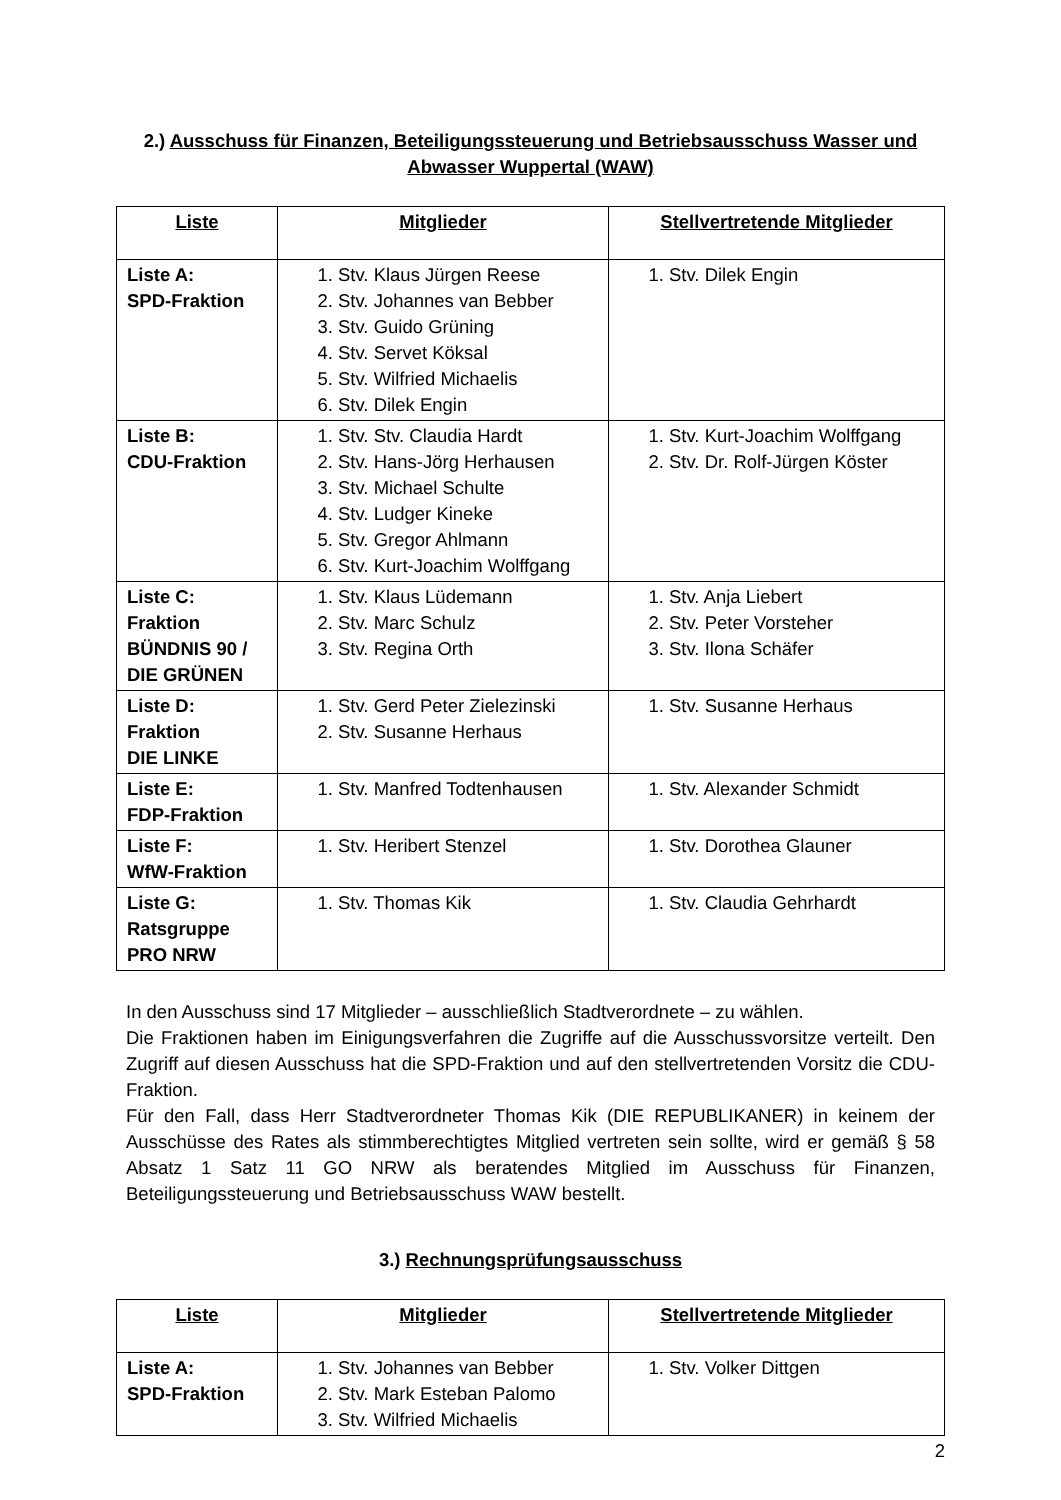2.) Ausschuss für Finanzen, Beteiligungssteuerung und Betriebsausschuss Wasser und Abwasser Wuppertal (WAW)
| Liste | Mitglieder | Stellvertretende Mitglieder |
| --- | --- | --- |
| Liste A: SPD-Fraktion | 1. Stv. Klaus Jürgen Reese 2. Stv. Johannes van Bebber 3. Stv. Guido Grüning 4. Stv. Servet Köksal 5. Stv. Wilfried Michaelis 6. Stv. Dilek Engin | 1. Stv. Dilek Engin |
| Liste B: CDU-Fraktion | 1. Stv. Stv. Claudia Hardt 2. Stv. Hans-Jörg Herhausen 3. Stv. Michael Schulte 4. Stv. Ludger Kineke 5. Stv. Gregor Ahlmann 6. Stv. Kurt-Joachim Wolffgang | 1. Stv. Kurt-Joachim Wolffgang 2. Stv. Dr. Rolf-Jürgen Köster |
| Liste C: Fraktion BÜNDNIS 90 / DIE GRÜNEN | 1. Stv. Klaus Lüdemann 2. Stv. Marc Schulz 3. Stv. Regina Orth | 1. Stv. Anja Liebert 2. Stv. Peter Vorsteher 3. Stv. Ilona Schäfer |
| Liste D: Fraktion DIE LINKE | 1. Stv. Gerd Peter Zielezinski 2. Stv. Susanne Herhaus | 1. Stv. Susanne Herhaus |
| Liste E: FDP-Fraktion | 1. Stv. Manfred Todtenhausen | 1. Stv. Alexander Schmidt |
| Liste F: WfW-Fraktion | 1. Stv. Heribert Stenzel | 1. Stv. Dorothea Glauner |
| Liste G: Ratsgruppe PRO NRW | 1. Stv. Thomas Kik | 1. Stv. Claudia Gehrhardt |
In den Ausschuss sind 17 Mitglieder – ausschließlich Stadtverordnete – zu wählen.
Die Fraktionen haben im Einigungsverfahren die Zugriffe auf die Ausschussvorsitze verteilt. Den Zugriff auf diesen Ausschuss hat die SPD-Fraktion und auf den stellvertretenden Vorsitz die CDU-Fraktion.
Für den Fall, dass Herr Stadtverordneter Thomas Kik (DIE REPUBLIKANER) in keinem der Ausschüsse des Rates als stimmberechtigtes Mitglied vertreten sein sollte, wird er gemäß § 58 Absatz 1 Satz 11 GO NRW als beratendes Mitglied im Ausschuss für Finanzen, Beteiligungssteuerung und Betriebsausschuss WAW bestellt.
3.) Rechnungsprüfungsausschuss
| Liste | Mitglieder | Stellvertretende Mitglieder |
| --- | --- | --- |
| Liste A: SPD-Fraktion | 1. Stv. Johannes van Bebber 2. Stv. Mark Esteban Palomo 3. Stv. Wilfried Michaelis | 1. Stv. Volker Dittgen |
2